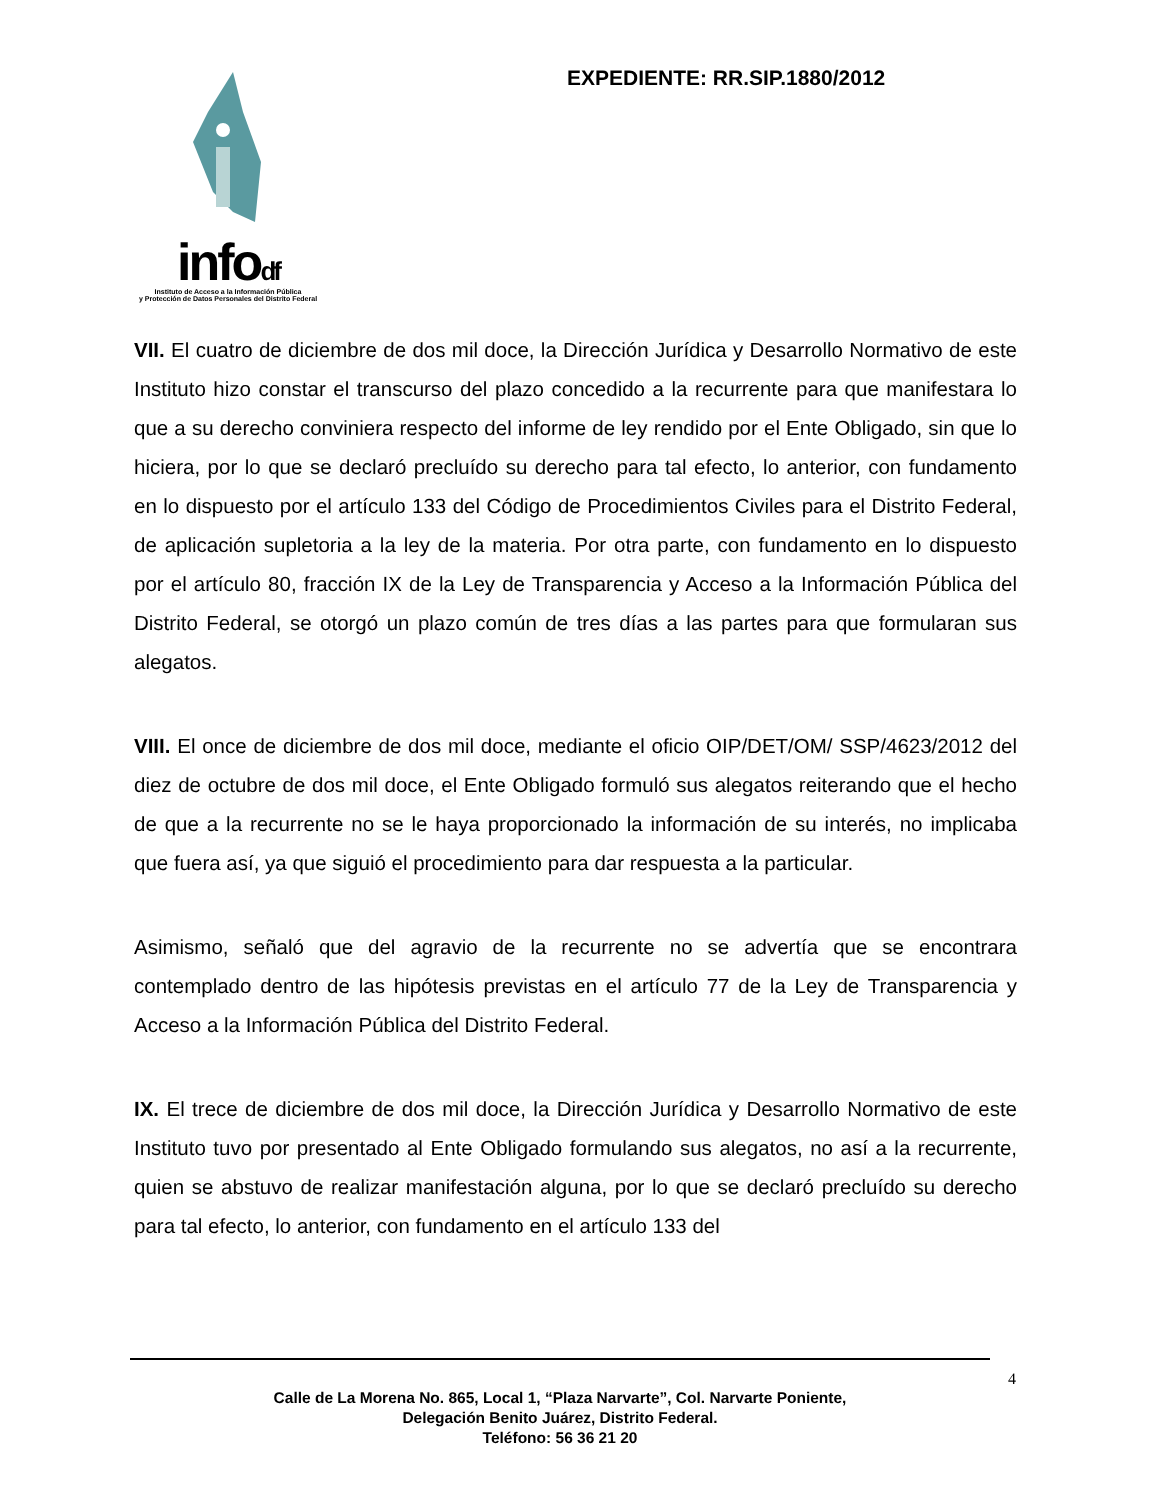infodf
Instituto de Acceso a la Información Pública
y Protección de Datos Personales del Distrito Federal
EXPEDIENTE: RR.SIP.1880/2012
VII. El cuatro de diciembre de dos mil doce, la Dirección Jurídica y Desarrollo Normativo de este Instituto hizo constar el transcurso del plazo concedido a la recurrente para que manifestara lo que a su derecho conviniera respecto del informe de ley rendido por el Ente Obligado, sin que lo hiciera, por lo que se declaró precluído su derecho para tal efecto, lo anterior, con fundamento en lo dispuesto por el artículo 133 del Código de Procedimientos Civiles para el Distrito Federal, de aplicación supletoria a la ley de la materia. Por otra parte, con fundamento en lo dispuesto por el artículo 80, fracción IX de la Ley de Transparencia y Acceso a la Información Pública del Distrito Federal, se otorgó un plazo común de tres días a las partes para que formularan sus alegatos.
VIII. El once de diciembre de dos mil doce, mediante el oficio OIP/DET/OM/ SSP/4623/2012 del diez de octubre de dos mil doce, el Ente Obligado formuló sus alegatos reiterando que el hecho de que a la recurrente no se le haya proporcionado la información de su interés, no implicaba que fuera así, ya que siguió el procedimiento para dar respuesta a la particular.
Asimismo, señaló que del agravio de la recurrente no se advertía que se encontrara contemplado dentro de las hipótesis previstas en el artículo 77 de la Ley de Transparencia y Acceso a la Información Pública del Distrito Federal.
IX. El trece de diciembre de dos mil doce, la Dirección Jurídica y Desarrollo Normativo de este Instituto tuvo por presentado al Ente Obligado formulando sus alegatos, no así a la recurrente, quien se abstuvo de realizar manifestación alguna, por lo que se declaró precluído su derecho para tal efecto, lo anterior, con fundamento en el artículo 133 del
4
Calle de La Morena No. 865, Local 1, “Plaza Narvarte”, Col. Narvarte Poniente,
Delegación Benito Juárez, Distrito Federal.
Teléfono: 56 36 21 20